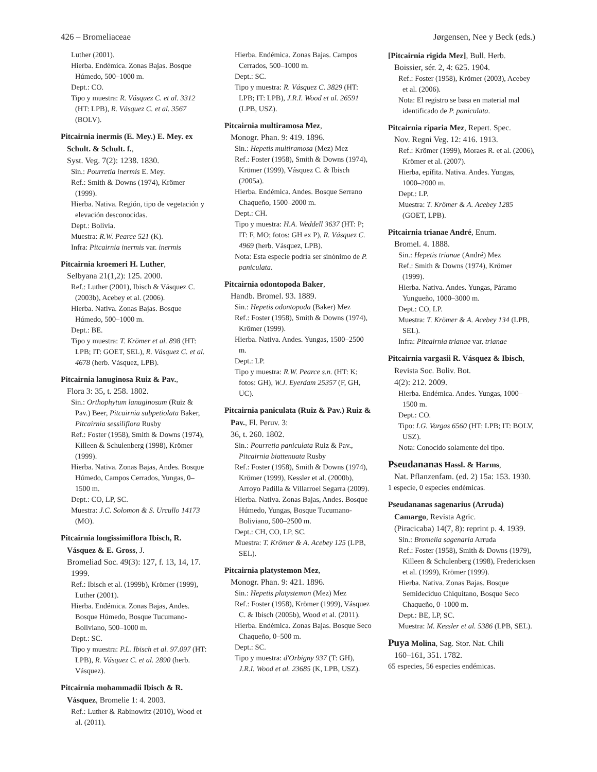426 – Bromeliaceae Jørgensen, Nee y Beck (eds.)
Luther (2001).
Hierba. Endémica. Zonas Bajas. Bosque Húmedo, 500–1000 m.
Dept.: CO.
Tipo y muestra: R. Vásquez C. et al. 3312 (HT: LPB), R. Vásquez C. et al. 3567 (BOLV).
Pitcairnia inermis (E. Mey.) E. Mey. ex Schult. & Schult. f.,
Syst. Veg. 7(2): 1238. 1830.
Sin.: Pourretia inermis E. Mey.
Ref.: Smith & Downs (1974), Krömer (1999).
Hierba. Nativa. Región, tipo de vegetación y elevación desconocidas.
Dept.: Bolivia.
Muestra: R.W. Pearce 521 (K).
Infra: Pitcairnia inermis var. inermis
Pitcairnia kroemeri H. Luther,
Selbyana 21(1,2): 125. 2000.
Ref.: Luther (2001), Ibisch & Vásquez C. (2003b), Acebey et al. (2006).
Hierba. Nativa. Zonas Bajas. Bosque Húmedo, 500–1000 m.
Dept.: BE.
Tipo y muestra: T. Krömer et al. 898 (HT: LPB; IT: GOET, SEL), R. Vásquez C. et al. 4678 (herb. Vásquez, LPB).
Pitcairnia lanuginosa Ruiz & Pav.,
Flora 3: 35, t. 258. 1802.
Sin.: Orthophytum lanuginosum (Ruiz & Pav.) Beer, Pitcairnia subpetiolata Baker, Pitcairnia sessiliflora Rusby
Ref.: Foster (1958), Smith & Downs (1974), Killeen & Schulenberg (1998), Krömer (1999).
Hierba. Nativa. Zonas Bajas, Andes. Bosque Húmedo, Campos Cerrados, Yungas, 0–1500 m.
Dept.: CO, LP, SC.
Muestra: J.C. Solomon & S. Urcullo 14173 (MO).
Pitcairnia longissimiflora Ibisch, R. Vásquez & E. Gross, J.
Bromeliad Soc. 49(3): 127, f. 13, 14, 17. 1999.
Ref.: Ibisch et al. (1999b), Krömer (1999), Luther (2001).
Hierba. Endémica. Zonas Bajas, Andes. Bosque Húmedo, Bosque Tucumano-Boliviano, 500–1000 m.
Dept.: SC.
Tipo y muestra: P.L. Ibisch et al. 97.097 (HT: LPB), R. Vásquez C. et al. 2890 (herb. Vásquez).
Pitcairnia mohammadii Ibisch & R. Vásquez, Bromelie 1: 4. 2003.
Ref.: Luther & Rabinowitz (2010), Wood et al. (2011).
Hierba. Endémica. Zonas Bajas. Campos Cerrados, 500–1000 m.
Dept.: SC.
Tipo y muestra: R. Vásquez C. 3829 (HT: LPB; IT: LPB), J.R.I. Wood et al. 26591 (LPB, USZ).
Pitcairnia multiramosa Mez,
Monogr. Phan. 9: 419. 1896.
Sin.: Hepetis multiramosa (Mez) Mez
Ref.: Foster (1958), Smith & Downs (1974), Krömer (1999), Vásquez C. & Ibisch (2005a).
Hierba. Endémica. Andes. Bosque Serrano Chaqueño, 1500–2000 m.
Dept.: CH.
Tipo y muestra: H.A. Weddell 3637 (HT: P; IT: F, MO; fotos: GH ex P), R. Vásquez C. 4969 (herb. Vásquez, LPB).
Nota: Esta especie podría ser sinónimo de P. paniculata.
Pitcairnia odontopoda Baker,
Handb. Bromel. 93. 1889.
Sin.: Hepetis odontopoda (Baker) Mez
Ref.: Foster (1958), Smith & Downs (1974), Krömer (1999).
Hierba. Nativa. Andes. Yungas, 1500–2500 m.
Dept.: LP.
Tipo y muestra: R.W. Pearce s.n. (HT: K; fotos: GH), W.J. Eyerdam 25357 (F, GH, UC).
Pitcairnia paniculata (Ruiz & Pav.) Ruiz & Pav., Fl. Peruv. 3:
36, t. 260. 1802.
Sin.: Pourretia paniculata Ruiz & Pav., Pitcairnia biattenuata Rusby
Ref.: Foster (1958), Smith & Downs (1974), Krömer (1999), Kessler et al. (2000b), Arroyo Padilla & Villarroel Segarra (2009).
Hierba. Nativa. Zonas Bajas, Andes. Bosque Húmedo, Yungas, Bosque Tucumano-Boliviano, 500–2500 m.
Dept.: CH, CO, LP, SC.
Muestra: T. Krömer & A. Acebey 125 (LPB, SEL).
Pitcairnia platystemon Mez,
Monogr. Phan. 9: 421. 1896.
Sin.: Hepetis platystemon (Mez) Mez
Ref.: Foster (1958), Krömer (1999), Vásquez C. & Ibisch (2005b), Wood et al. (2011).
Hierba. Endémica. Zonas Bajas. Bosque Seco Chaqueño, 0–500 m.
Dept.: SC.
Tipo y muestra: d'Orbigny 937 (T: GH), J.R.I. Wood et al. 23685 (K, LPB, USZ).
[Pitcairnia rigida Mez], Bull. Herb.
Boissier, sér. 2, 4: 625. 1904.
Ref.: Foster (1958), Krömer (2003), Acebey et al. (2006).
Nota: El registro se basa en material mal identificado de P. paniculata.
Pitcairnia riparia Mez, Repert. Spec.
Nov. Regni Veg. 12: 416. 1913.
Ref.: Krömer (1999), Moraes R. et al. (2006), Krömer et al. (2007).
Hierba, epífita. Nativa. Andes. Yungas, 1000–2000 m.
Dept.: LP.
Muestra: T. Krömer & A. Acebey 1285 (GOET, LPB).
Pitcairnia trianae André, Enum.
Bromel. 4. 1888.
Sin.: Hepetis trianae (André) Mez
Ref.: Smith & Downs (1974), Krömer (1999).
Hierba. Nativa. Andes. Yungas, Páramo Yungueño, 1000–3000 m.
Dept.: CO, LP.
Muestra: T. Krömer & A. Acebey 134 (LPB, SEL).
Infra: Pitcairnia trianae var. trianae
Pitcairnia vargasii R. Vásquez & Ibisch, Revista Soc. Boliv. Bot.
4(2): 212. 2009.
Hierba. Endémica. Andes. Yungas, 1000–1500 m.
Dept.: CO.
Tipo: I.G. Vargas 6560 (HT: LPB; IT: BOLV, USZ).
Nota: Conocido solamente del tipo.
Pseudananas Hassl. & Harms,
Nat. Pflanzenfam. (ed. 2) 15a: 153. 1930.
1 especie, 0 especies endémicas.
Pseudananas sagenarius (Arruda) Camargo, Revista Agric.
(Piracicaba) 14(7, 8): reprint p. 4. 1939.
Sin.: Bromelia sagenaria Arruda
Ref.: Foster (1958), Smith & Downs (1979), Killeen & Schulenberg (1998), Fredericksen et al. (1999), Krömer (1999).
Hierba. Nativa. Zonas Bajas. Bosque Semideciduo Chiquitano, Bosque Seco Chaqueño, 0–1000 m.
Dept.: BE, LP, SC.
Muestra: M. Kessler et al. 5386 (LPB, SEL).
Puya Molina, Sag. Stor. Nat. Chili
160–161, 351. 1782.
65 especies, 56 especies endémicas.